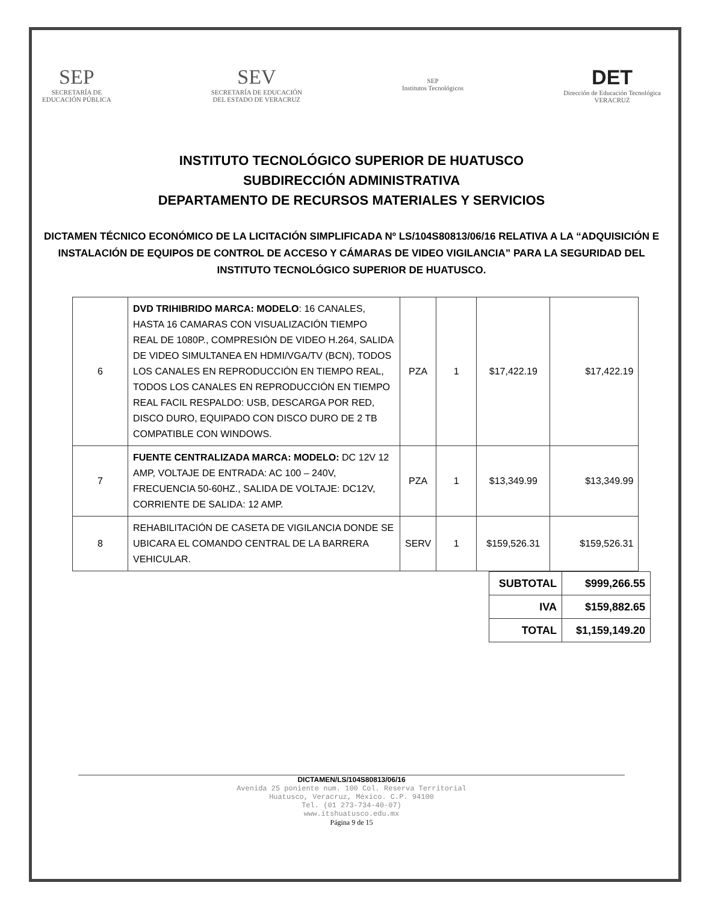SEP
SECRETARÍA DE
EDUCACIÓN PÚBLICA
SEV
SECRETARÍA DE EDUCACIÓN
DEL ESTADO DE VERACRUZ
SEP
Institutos Tecnológicos
DET
Dirección de Educación Tecnológica
VERACRUZ
INSTITUTO TECNOLÓGICO SUPERIOR DE HUATUSCO
SUBDIRECCIÓN ADMINISTRATIVA
DEPARTAMENTO DE RECURSOS MATERIALES Y SERVICIOS
DICTAMEN TÉCNICO ECONÓMICO DE LA LICITACIÓN SIMPLIFICADA Nº LS/104S80813/06/16 RELATIVA A LA “ADQUISICIÓN E INSTALACIÓN DE EQUIPOS DE CONTROL DE ACCESO Y CÁMARAS DE VIDEO VIGILANCIA” PARA LA SEGURIDAD DEL INSTITUTO TECNOLÓGICO SUPERIOR DE HUATUSCO.
| 6 | DVD TRIHIBRIDO MARCA: MODELO : 16 CANALES, HASTA 16 CAMARAS CON VISUALIZACIÓN TIEMPO REAL DE 1080P., COMPRESIÓN DE VIDEO H.264, SALIDA DE VIDEO SIMULTANEA EN HDMI/VGA/TV (BCN), TODOS LOS CANALES EN REPRODUCCIÓN EN TIEMPO REAL, TODOS LOS CANALES EN REPRODUCCIÓN EN TIEMPO REAL FACIL RESPALDO: USB, DESCARGA POR RED, DISCO DURO, EQUIPADO CON DISCO DURO DE 2 TB COMPATIBLE CON WINDOWS. | PZA | 1 | $17,422.19 | $17,422.19 |
| 7 | FUENTE CENTRALIZADA MARCA: MODELO: DC 12V 12 AMP, VOLTAJE DE ENTRADA: AC 100 – 240V, FRECUENCIA 50-60HZ., SALIDA DE VOLTAJE: DC12V, CORRIENTE DE SALIDA: 12 AMP. | PZA | 1 | $13,349.99 | $13,349.99 |
| 8 | REHABILITACIÓN DE CASETA DE VIGILANCIA DONDE SE UBICARA EL COMANDO CENTRAL DE LA BARRERA VEHICULAR. | SERV | 1 | $159,526.31 | $159,526.31 |
| SUBTOTAL | $999,266.55 |
| IVA | $159,882.65 |
| TOTAL | $1,159,149.20 |
DICTAMEN/LS/104S80813/06/16
Avenida 25 poniente num. 100 Col. Reserva Territorial
Huatusco, Veracruz, México. C.P. 94100
Tel. (01 273-734-40-07)
www.itshuatusco.edu.mx
Página 9 de 15